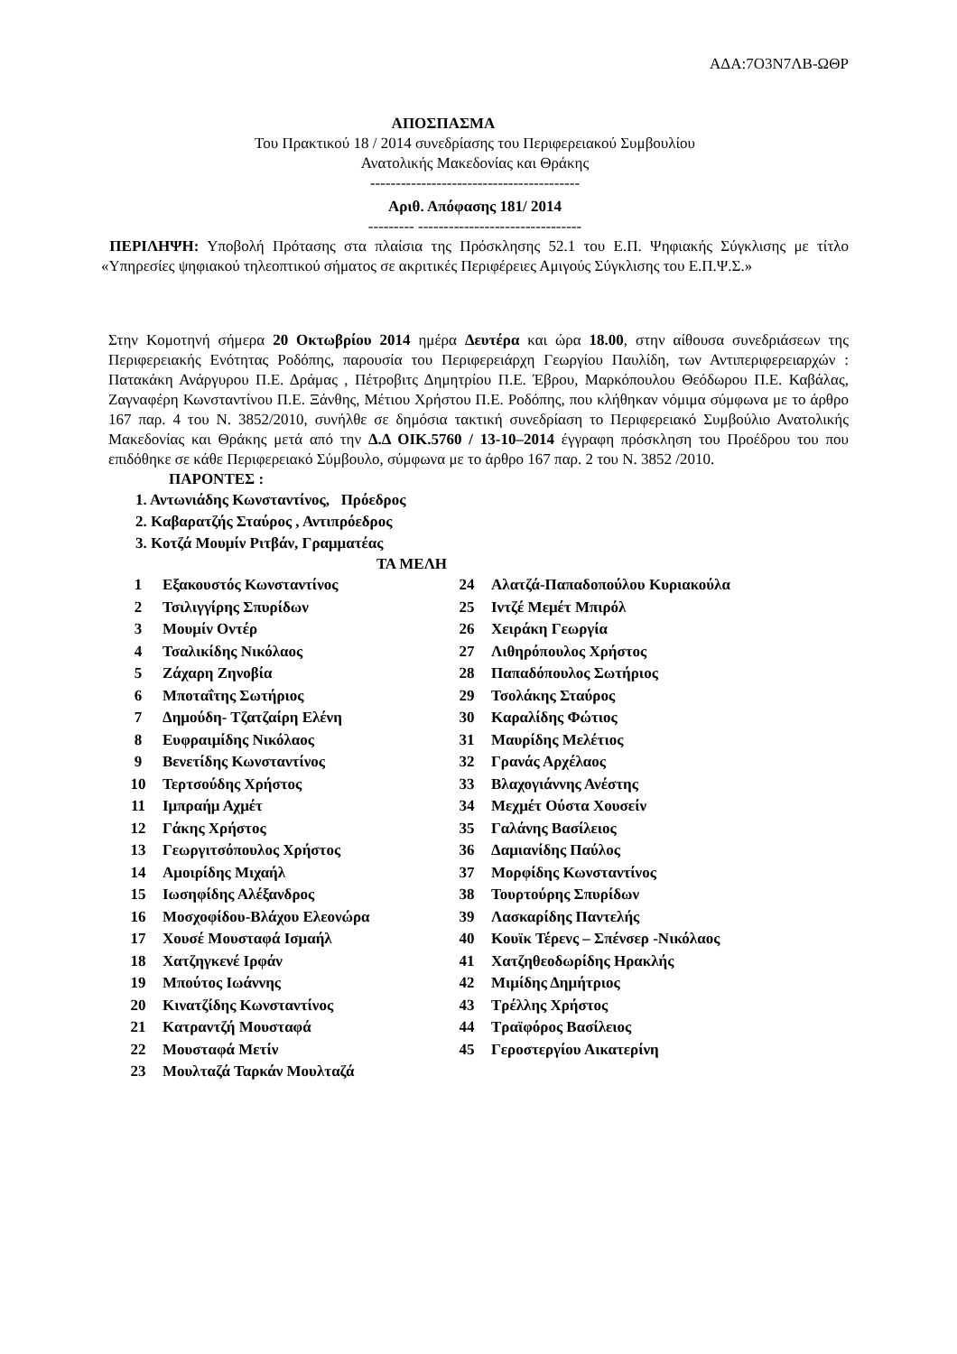ΑΔΑ:7Ο3Ν7ΛΒ-ΩΘΡ
ΑΠΟΣΠΑΣΜΑ
Του Πρακτικού 18 / 2014 συνεδρίασης του Περιφερειακού Συμβουλίου
Ανατολικής Μακεδονίας και Θράκης
-----------------------------------------
Αριθ. Απόφασης 181/ 2014
--------- --------------------------------
ΠΕΡΙΛΗΨΗ: Υποβολή Πρότασης στα πλαίσια της Πρόσκλησης 52.1 του Ε.Π. Ψηφιακής Σύγκλισης με τίτλο «Υπηρεσίες ψηφιακού τηλεοπτικού σήματος σε ακριτικές Περιφέρειες Αμιγούς Σύγκλισης του Ε.Π.Ψ.Σ.»
Στην Κομοτηνή σήμερα 20 Οκτωβρίου 2014 ημέρα Δευτέρα και ώρα 18.00, στην αίθουσα συνεδριάσεων της Περιφερειακής Ενότητας Ροδόπης, παρουσία του Περιφερειάρχη Γεωργίου Παυλίδη, των Αντιπεριφερειαρχών : Πατακάκη Ανάργυρου Π.Ε. Δράμας , Πέτροβιτς Δημητρίου Π.Ε. Έβρου, Μαρκόπουλου Θεόδωρου Π.Ε. Καβάλας, Ζαγναφέρη Κωνσταντίνου Π.Ε. Ξάνθης, Μέτιου Χρήστου Π.Ε. Ροδόπης, που κλήθηκαν νόμιμα σύμφωνα με το άρθρο 167 παρ. 4 του Ν. 3852/2010, συνήλθε σε δημόσια τακτική συνεδρίαση το Περιφερειακό Συμβούλιο Ανατολικής Μακεδονίας και Θράκης μετά από την Δ.Δ ΟΙΚ.5760 / 13-10–2014 έγγραφη πρόσκληση του Προέδρου του που επιδόθηκε σε κάθε Περιφερειακό Σύμβουλο, σύμφωνα με το άρθρο 167 παρ. 2 του Ν. 3852 /2010.
ΠΑΡΟΝΤΕΣ :
1. Αντωνιάδης Κωνσταντίνος, Πρόεδρος
2. Καβαρατζής Σταύρος , Αντιπρόεδρος
3. Κοτζά Μουμίν Ριτβάν, Γραμματέας
ΤΑ ΜΕΛΗ
| 1 | Εξακουστός Κωνσταντίνος | 24 | Αλατζά-Παπαδοπούλου Κυριακούλα |
| 2 | Τσιλιγγίρης Σπυρίδων | 25 | Ιντζέ Μεμέτ Μπιρόλ |
| 3 | Μουμίν Οντέρ | 26 | Χειράκη Γεωργία |
| 4 | Τσαλικίδης Νικόλαος | 27 | Λιθηρόπουλος Χρήστος |
| 5 | Ζάχαρη Ζηνοβία | 28 | Παπαδόπουλος Σωτήριος |
| 6 | Μποταΐτης Σωτήριος | 29 | Τσολάκης Σταύρος |
| 7 | Δημούδη- Τζατζαίρη Ελένη | 30 | Καραλίδης Φώτιος |
| 8 | Ευφραιμίδης Νικόλαος | 31 | Μαυρίδης Μελέτιος |
| 9 | Βενετίδης Κωνσταντίνος | 32 | Γρανάς Αρχέλαος |
| 10 | Τερτσούδης Χρήστος | 33 | Βλαχογιάννης Ανέστης |
| 11 | Ιμπραήμ Αχμέτ | 34 | Μεχμέτ Ούστα Χουσείν |
| 12 | Γάκης Χρήστος | 35 | Γαλάνης Βασίλειος |
| 13 | Γεωργιτσόπουλος Χρήστος | 36 | Δαμιανίδης Παύλος |
| 14 | Αμοιρίδης Μιχαήλ | 37 | Μορφίδης Κωνσταντίνος |
| 15 | Ιωσηφίδης Αλέξανδρος | 38 | Τουρτούρης Σπυρίδων |
| 16 | Μοσχοφίδου-Βλάχου Ελεονώρα | 39 | Λασκαρίδης Παντελής |
| 17 | Χουσέ Μουσταφά Ισμαήλ | 40 | Κουϊκ Τέρενς – Σπένσερ -Νικόλαος |
| 18 | Χατζηγκενέ Ιρφάν | 41 | Χατζηθεοδωρίδης Ηρακλής |
| 19 | Μπούτος Ιωάννης | 42 | Μιμίδης Δημήτριος |
| 20 | Κινατζίδης Κωνσταντίνος | 43 | Τρέλλης Χρήστος |
| 21 | Κατραντζή Μουσταφά | 44 | Τραϊφόρος Βασίλειος |
| 22 | Μουσταφά Μετίν | 45 | Γεροστεργίου Αικατερίνη |
| 23 | Μουλταζά Ταρκάν Μουλταζά | | |